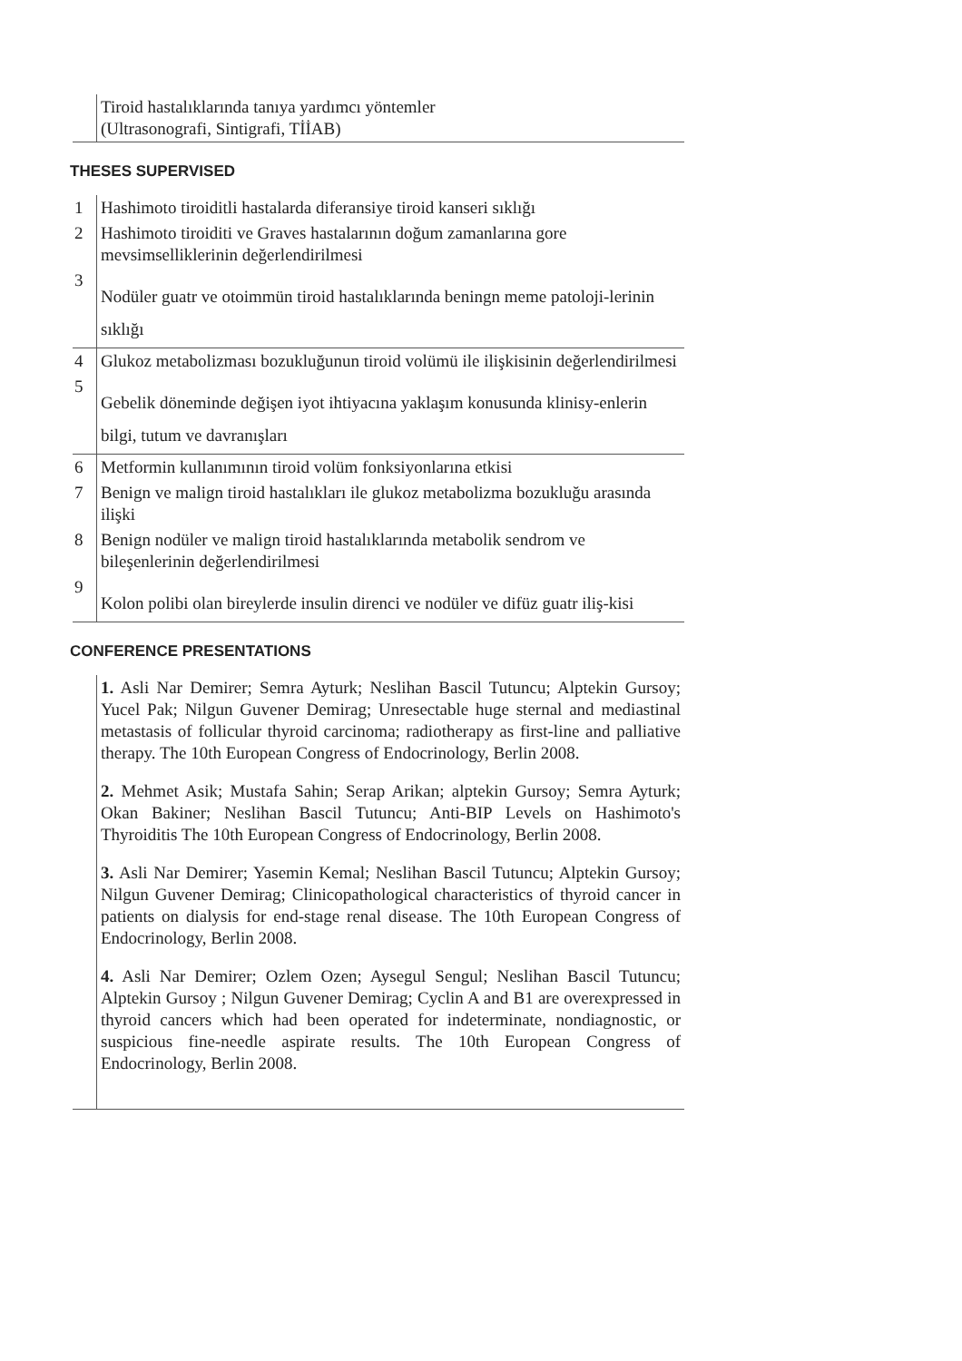| | Tiroid hastalıklarında tanıya yardımcı yöntemler (Ultrasonografi, Sintigrafi, TİİAB) |
THESES SUPERVISED
| 1 | Hashimoto tiroiditli hastalarda diferansiye tiroid kanseri sıklığı |
| 2 | Hashimoto tiroiditi ve Graves hastalarının doğum zamanlarına gore mevsimselliklerinin değerlendirilmesi |
| 3 | Nodüler guatr ve otoimmün tiroid hastalıklarında beningn meme patoloji-lerinin sıklığı |
| 4 | Glukoz metabolizması bozukluğunun tiroid volümü ile ilişkisinin değerlendirilmesi |
| 5 | Gebelik döneminde değişen iyot ihtiyacına yaklaşım konusunda klinisy-enlerin bilgi, tutum ve davranışları |
| 6 | Metformin kullanımının tiroid volüm fonksiyonlarına etkisi |
| 7 | Benign ve malign tiroid hastalıkları ile glukoz metabolizma bozukluğu arasında ilişki |
| 8 | Benign nodüler ve malign tiroid hastalıklarında metabolik sendrom ve bileşenlerinin değerlendirilmesi |
| 9 | Kolon polibi olan bireylerde insulin direnci ve nodüler ve difüz guatr iliş-kisi |
CONFERENCE PRESENTATIONS
| | 1. Asli Nar Demirer; Semra Ayturk; Neslihan Bascil Tutuncu; Alptekin Gursoy; Yucel Pak; Nilgun Guvener Demirag; Unresectable huge sternal and mediastinal metastasis of follicular thyroid carcinoma; radiotherapy as first-line and palliative therapy. The 10th European Congress of Endocrinology, Berlin 2008. 2. Mehmet Asik; Mustafa Sahin; Serap Arikan; alptekin Gursoy; Semra Ayturk; Okan Bakiner; Neslihan Bascil Tutuncu; Anti-BIP Levels on Hashimoto's Thyroiditis The 10th European Congress of Endocrinology, Berlin 2008. 3. Asli Nar Demirer; Yasemin Kemal; Neslihan Bascil Tutuncu; Alptekin Gursoy; Nilgun Guvener Demirag; Clinicopathological characteristics of thyroid cancer in patients on dialysis for end-stage renal disease. The 10th European Congress of Endocrinology, Berlin 2008. 4. Asli Nar Demirer; Ozlem Ozen; Aysegul Sengul; Neslihan Bascil Tutuncu; Alptekin Gursoy ; Nilgun Guvener Demirag; Cyclin A and B1 are overexpressed in thyroid cancers which had been operated for indeterminate, nondiagnostic, or suspicious fine-needle aspirate results. The 10th European Congress of Endocrinology, Berlin 2008. |